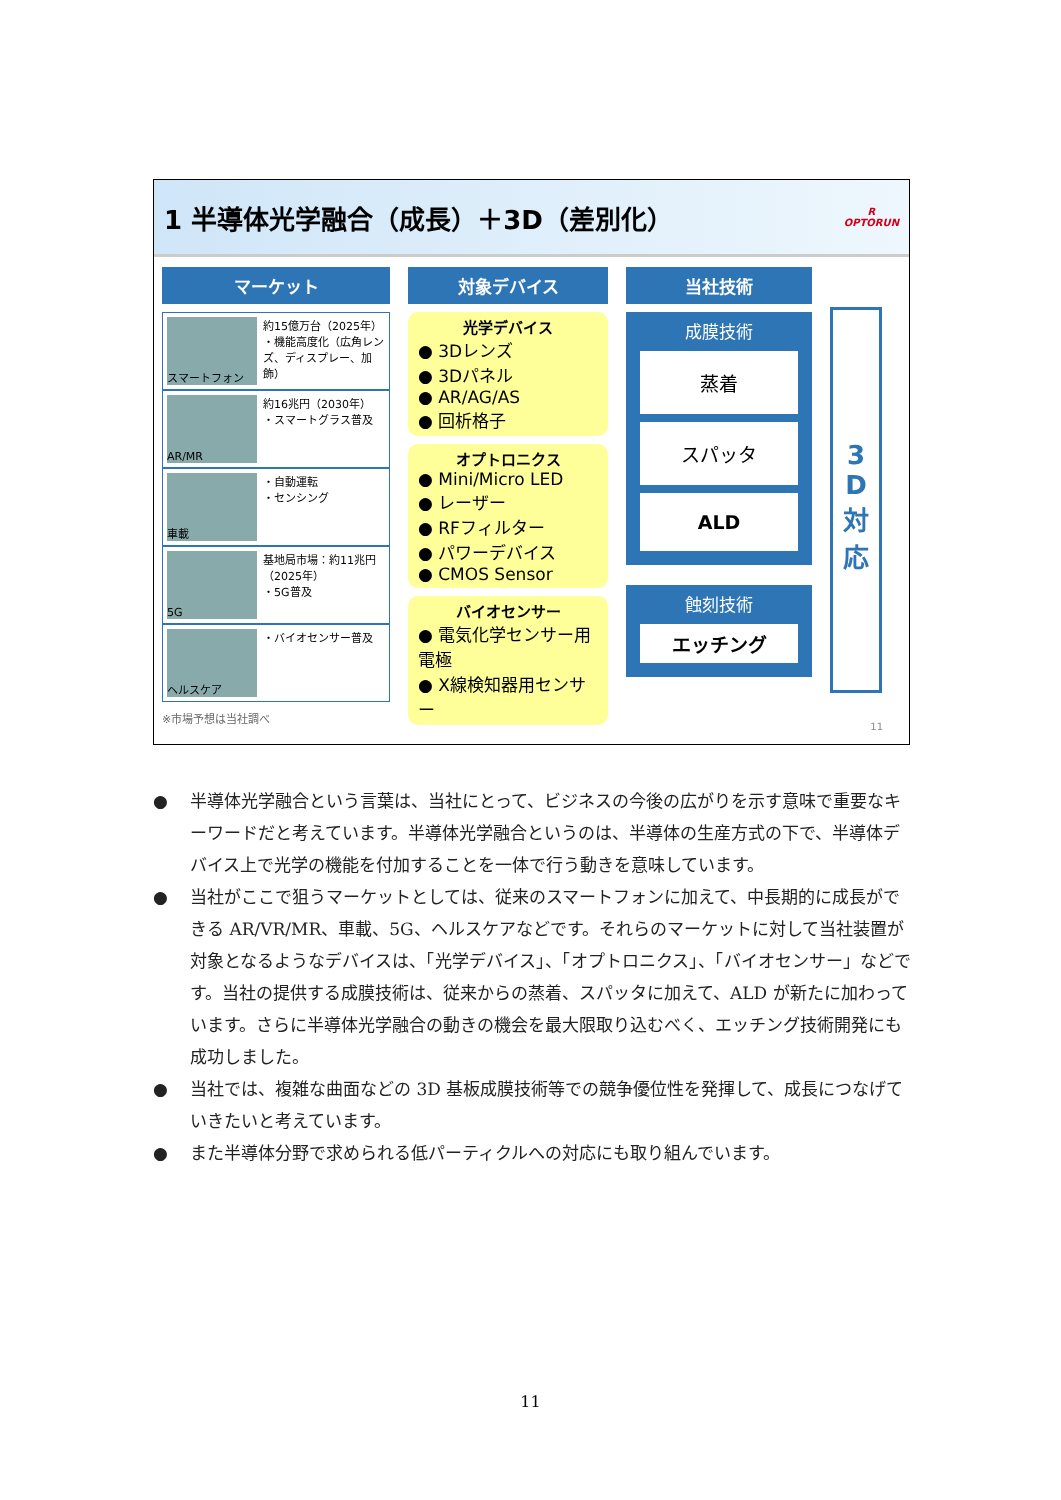1 半導体光学融合（成長）＋3D（差別化） R
OPTORUN
マーケット
スマートフォン 約15億万台（2025年）
・機能高度化（広角レンズ、ディスプレー、加飾）
AR/MR 約16兆円（2030年）
・スマートグラス普及
車載 ・自動運転
・センシング
5G 基地局市場：約11兆円（2025年）
・5G普及
ヘルスケア ・バイオセンサー普及
※市場予想は当社調べ
対象デバイス
光学デバイス
● 3Dレンズ
● 3Dパネル
● AR/AG/AS
● 回析格子
オプトロニクス
● Mini/Micro LED
● レーザー
● RFフィルター
● パワーデバイス
● CMOS Sensor
バイオセンサー
● 電気化学センサー用電極
● X線検知器用センサー
当社技術
成膜技術
蒸着
スパッタ
ALD
蝕刻技術
エッチング
3
D
対
応
11
● 半導体光学融合という言葉は、当社にとって、ビジネスの今後の広がりを示す意味で重要なキーワードだと考えています。半導体光学融合というのは、半導体の生産方式の下で、半導体デバイス上で光学の機能を付加することを一体で行う動きを意味しています。
● 当社がここで狙うマーケットとしては、従来のスマートフォンに加えて、中長期的に成長ができる AR/VR/MR、車載、5G、ヘルスケアなどです。それらのマーケットに対して当社装置が対象となるようなデバイスは、「光学デバイス」、「オプトロニクス」、「バイオセンサー」などです。当社の提供する成膜技術は、従来からの蒸着、スパッタに加えて、ALD が新たに加わっています。さらに半導体光学融合の動きの機会を最大限取り込むべく、エッチング技術開発にも成功しました。
● 当社では、複雑な曲面などの 3D 基板成膜技術等での競争優位性を発揮して、成長につなげていきたいと考えています。
● また半導体分野で求められる低パーティクルへの対応にも取り組んでいます。
11